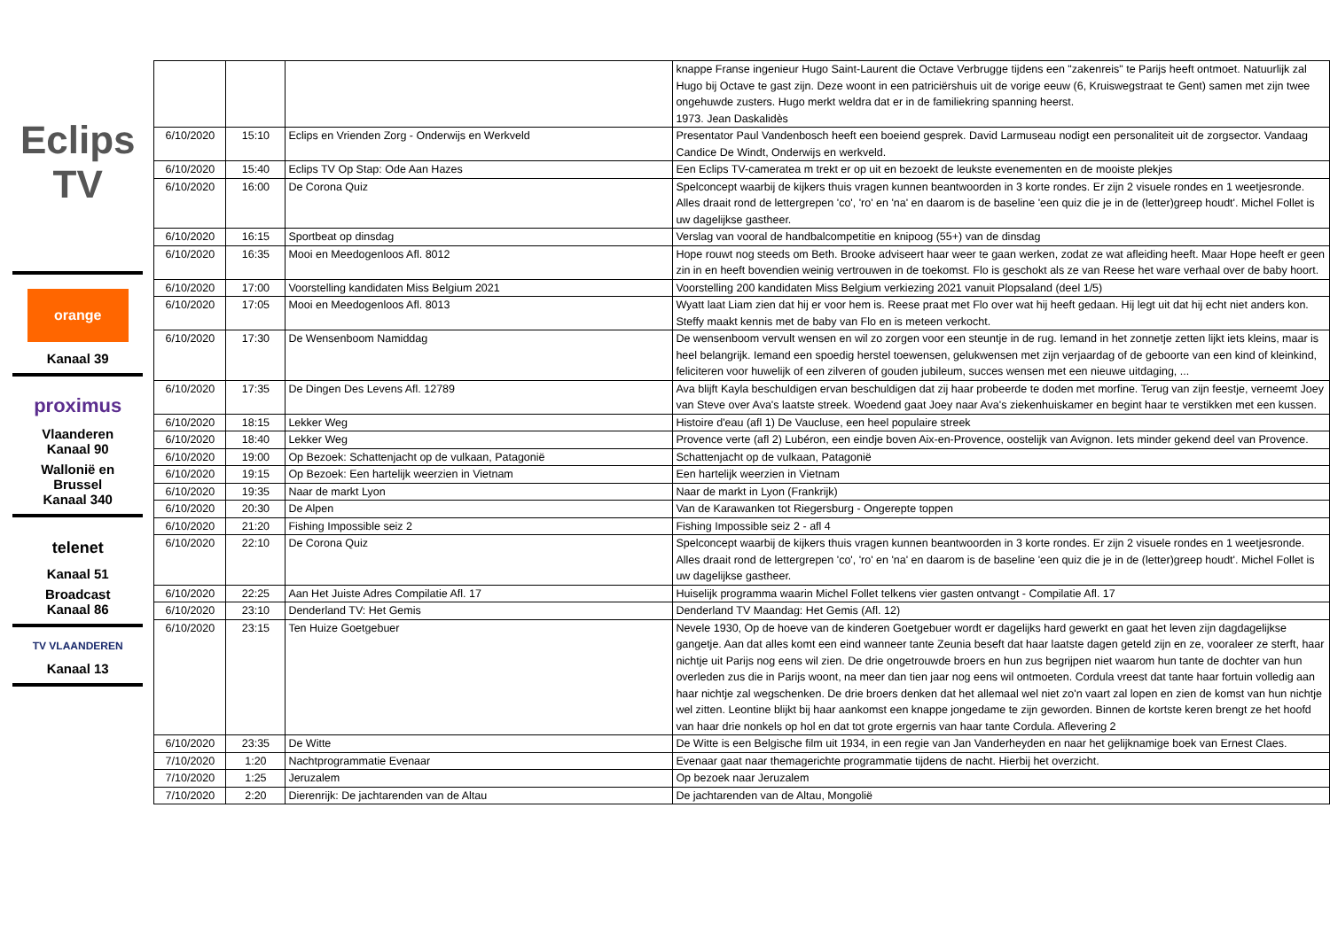Eclips TV
orange
Kanaal 39
proximus
Vlaanderen
Kanaal 90
Wallonië en
Brussel
Kanaal 340
telenet
Kanaal 51
Broadcast
Kanaal 86
TV VLAANDEREN
Kanaal 13
| | | | knappe Franse ingenieur Hugo Saint-Laurent die Octave Verbrugge tijdens een "zakenreis" te Parijs heeft ontmoet. Natuurlijk zal Hugo bij Octave te gast zijn. Deze woont in een patriciërshuis uit de vorige eeuw (6, Kruiswegstraat te Gent) samen met zijn twee ongehuwde zusters. Hugo merkt weldra dat er in de familiekring spanning heerst. 1973. Jean Daskalidès |
| 6/10/2020 | 15:10 | Eclips en Vrienden Zorg - Onderwijs en Werkveld | Presentator Paul Vandenbosch heeft een boeiend gesprek. David Larmuseau nodigt een personaliteit uit de zorgsector. Vandaag Candice De Windt, Onderwijs en werkveld. |
| 6/10/2020 | 15:40 | Eclips TV Op Stap: Ode Aan Hazes | Een Eclips TV-cameratea m trekt er op uit en bezoekt de leukste evenementen en de mooiste plekjes |
| 6/10/2020 | 16:00 | De Corona Quiz | Spelconcept waarbij de kijkers thuis vragen kunnen beantwoorden in 3 korte rondes. Er zijn 2 visuele rondes en 1 weetjesronde. Alles draait rond de lettergrepen 'co', 'ro' en 'na' en daarom is de baseline 'een quiz die je in de (letter)greep houdt'. Michel Follet is uw dagelijkse gastheer. |
| 6/10/2020 | 16:15 | Sportbeat op dinsdag | Verslag van vooral de handbalcompetitie en knipoog (55+) van de dinsdag |
| 6/10/2020 | 16:35 | Mooi en Meedogenloos Afl. 8012 | Hope rouwt nog steeds om Beth. Brooke adviseert haar weer te gaan werken, zodat ze wat afleiding heeft. Maar Hope heeft er geen zin in en heeft bovendien weinig vertrouwen in de toekomst. Flo is geschokt als ze van Reese het ware verhaal over de baby hoort. |
| 6/10/2020 | 17:00 | Voorstelling kandidaten Miss Belgium 2021 | Voorstelling 200 kandidaten Miss Belgium verkiezing 2021 vanuit Plopsaland (deel 1/5) |
| 6/10/2020 | 17:05 | Mooi en Meedogenloos Afl. 8013 | Wyatt laat Liam zien dat hij er voor hem is. Reese praat met Flo over wat hij heeft gedaan. Hij legt uit dat hij echt niet anders kon. Steffy maakt kennis met de baby van Flo en is meteen verkocht. |
| 6/10/2020 | 17:30 | De Wensenboom Namiddag | De wensenboom vervult wensen en wil zo zorgen voor een steuntje in de rug. Iemand in het zonnetje zetten lijkt iets kleins, maar is heel belangrijk. Iemand een spoedig herstel toewensen, gelukwensen met zijn verjaardag of de geboorte van een kind of kleinkind, feliciteren voor huwelijk of een zilveren of gouden jubileum, succes wensen met een nieuwe uitdaging, ... |
| 6/10/2020 | 17:35 | De Dingen Des Levens Afl. 12789 | Ava blijft Kayla beschuldigen ervan beschuldigen dat zij haar probeerde te doden met morfine. Terug van zijn feestje, verneemt Joey van Steve over Ava's laatste streek. Woedend gaat Joey naar Ava's ziekenhuiskamer en begint haar te verstikken met een kussen. |
| 6/10/2020 | 18:15 | Lekker Weg | Histoire d'eau (afl 1) De Vaucluse, een heel populaire streek |
| 6/10/2020 | 18:40 | Lekker Weg | Provence verte (afl 2) Lubéron, een eindje boven Aix-en-Provence, oostelijk van Avignon. Iets minder gekend deel van Provence. |
| 6/10/2020 | 19:00 | Op Bezoek: Schattenjacht op de vulkaan, Patagonië | Schattenjacht op de vulkaan, Patagonië |
| 6/10/2020 | 19:15 | Op Bezoek: Een hartelijk weerzien in Vietnam | Een hartelijk weerzien in Vietnam |
| 6/10/2020 | 19:35 | Naar de markt Lyon | Naar de markt in Lyon (Frankrijk) |
| 6/10/2020 | 20:30 | De Alpen | Van de Karawanken tot Riegersburg - Ongerepte toppen |
| 6/10/2020 | 21:20 | Fishing Impossible seiz 2 | Fishing Impossible seiz 2 - afl 4 |
| 6/10/2020 | 22:10 | De Corona Quiz | Spelconcept waarbij de kijkers thuis vragen kunnen beantwoorden in 3 korte rondes. Er zijn 2 visuele rondes en 1 weetjesronde. Alles draait rond de lettergrepen 'co', 'ro' en 'na' en daarom is de baseline 'een quiz die je in de (letter)greep houdt'. Michel Follet is uw dagelijkse gastheer. |
| 6/10/2020 | 22:25 | Aan Het Juiste Adres Compilatie Afl. 17 | Huiselijk programma waarin Michel Follet telkens vier gasten ontvangt - Compilatie Afl. 17 |
| 6/10/2020 | 23:10 | Denderland TV: Het Gemis | Denderland TV Maandag: Het Gemis (Afl. 12) |
| 6/10/2020 | 23:15 | Ten Huize Goetgebuer | Nevele 1930, Op de hoeve van de kinderen Goetgebuer wordt er dagelijks hard gewerkt en gaat het leven zijn dagdagelijkse gangetje. Aan dat alles komt een eind wanneer tante Zeunia beseft dat haar laatste dagen geteld zijn en ze, vooraleer ze sterft, haar nichtje uit Parijs nog eens wil zien. De drie ongetrouwde broers en hun zus begrijpen niet waarom hun tante de dochter van hun overleden zus die in Parijs woont, na meer dan tien jaar nog eens wil ontmoeten. Cordula vreest dat tante haar fortuin volledig aan haar nichtje zal wegschenken. De drie broers denken dat het allemaal wel niet zo'n vaart zal lopen en zien de komst van hun nichtje wel zitten. Leontine blijkt bij haar aankomst een knappe jongedame te zijn geworden. Binnen de kortste keren brengt ze het hoofd van haar drie nonkels op hol en dat tot grote ergernis van haar tante Cordula. Aflevering 2 |
| 6/10/2020 | 23:35 | De Witte | De Witte is een Belgische film uit 1934, in een regie van Jan Vanderheyden en naar het gelijknamige boek van Ernest Claes. |
| 7/10/2020 | 1:20 | Nachtprogrammatie Evenaar | Evenaar gaat naar themagerichte programmatie tijdens de nacht. Hierbij het overzicht. |
| 7/10/2020 | 1:25 | Jeruzalem | Op bezoek naar Jeruzalem |
| 7/10/2020 | 2:20 | Dierenrijk: De jachtarenden van de Altau | De jachtarenden van de Altau, Mongolië |